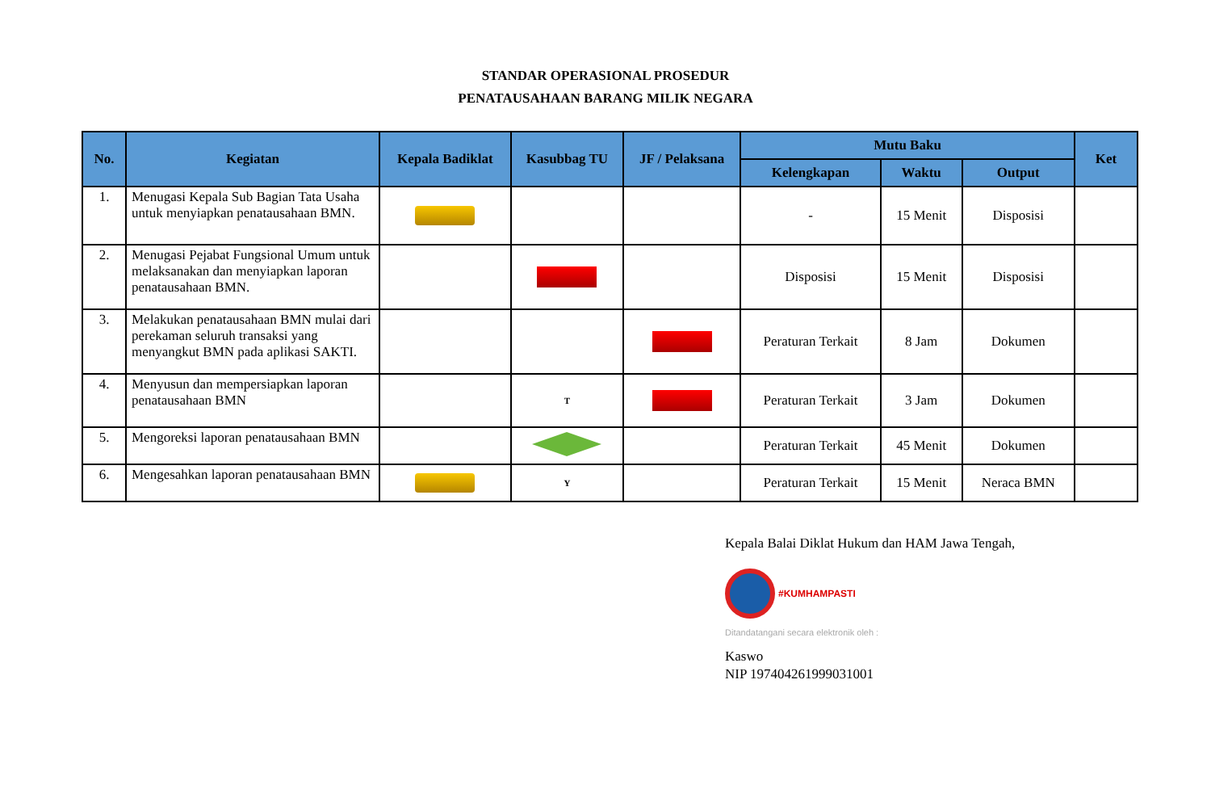STANDAR OPERASIONAL PROSEDUR
PENATAUSAHAAN BARANG MILIK NEGARA
| No. | Kegiatan | Kepala Badiklat | Kasubbag TU | JF / Pelaksana | Mutu Baku | | | Ket |
| --- | --- | --- | --- | --- | --- | --- | --- | --- |
| | | | | | Kelengkapan | Waktu | Output | |
| 1. | Menugasi Kepala Sub Bagian Tata Usaha untuk menyiapkan penatausahaan BMN. | | | | - | 15 Menit | Disposisi | |
| 2. | Menugasi Pejabat Fungsional Umum untuk melaksanakan dan menyiapkan laporan penatausahaan BMN. | | | | Disposisi | 15 Menit | Disposisi | |
| 3. | Melakukan penatausahaan BMN mulai dari perekaman seluruh transaksi yang menyangkut BMN pada aplikasi SAKTI. | | | | Peraturan Terkait | 8 Jam | Dokumen | |
| 4. | Menyusun dan mempersiapkan laporan penatausahaan BMN | | T | | Peraturan Terkait | 3 Jam | Dokumen | |
| 5. | Mengoreksi laporan penatausahaan BMN | | | | Peraturan Terkait | 45 Menit | Dokumen | |
| 6. | Mengesahkan laporan penatausahaan BMN | | Y | | Peraturan Terkait | 15 Menit | Neraca BMN | |
Kepala Balai Diklat Hukum dan HAM Jawa Tengah,
#KUMHAMPASTI
Ditandatangani secara elektronik oleh :
Kaswo
NIP 197404261999031001